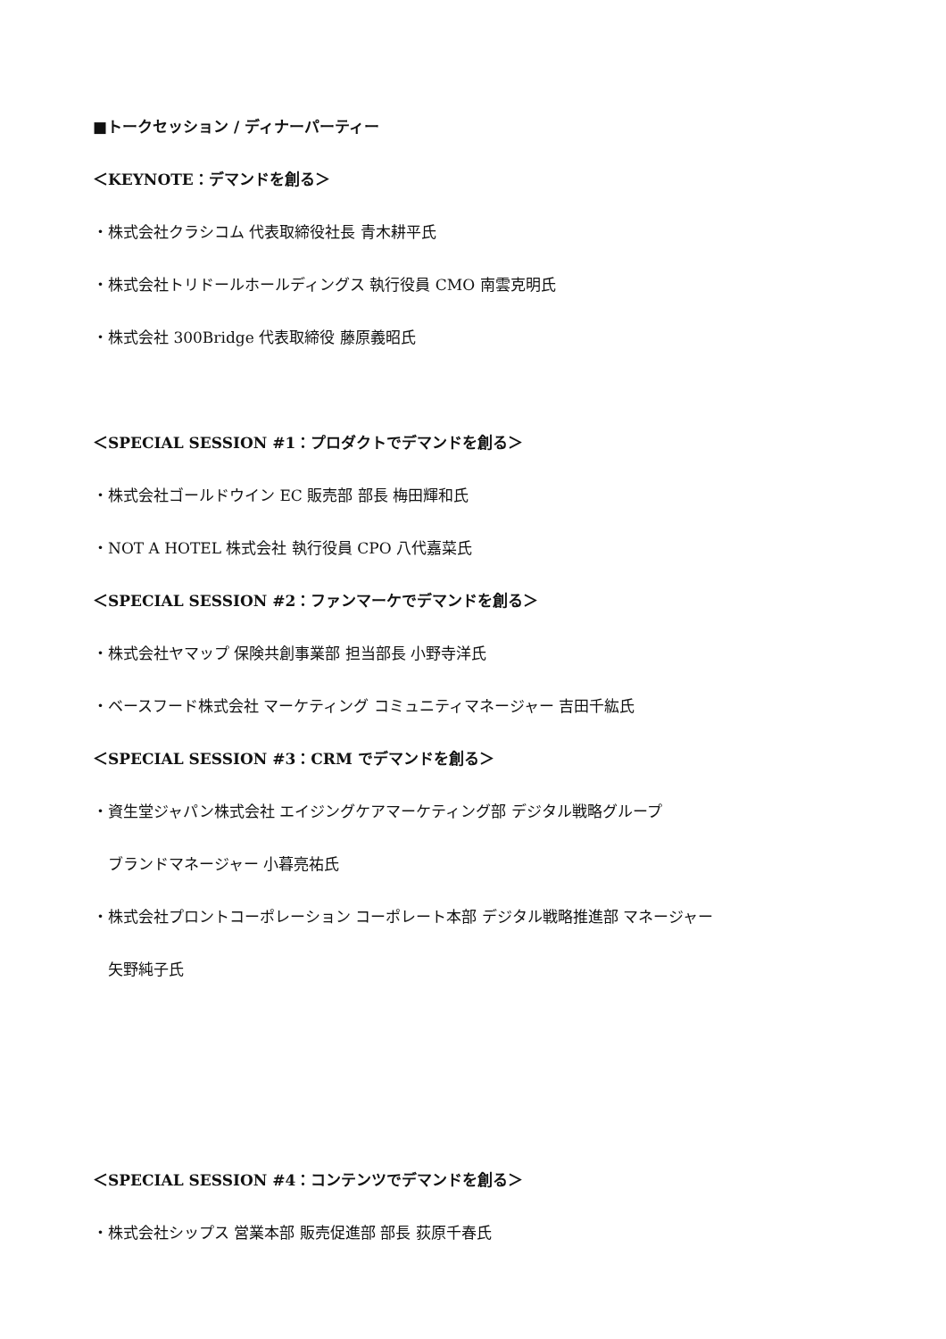■トークセッション / ディナーパーティー
＜KEYNOTE：デマンドを創る＞
・株式会社クラシコム 代表取締役社長 青木耕平氏
・株式会社トリドールホールディングス 執行役員 CMO 南雲克明氏
・株式会社 300Bridge 代表取締役 藤原義昭氏
＜SPECIAL SESSION #1：プロダクトでデマンドを創る＞
・株式会社ゴールドウイン EC 販売部 部長 梅田輝和氏
・NOT A HOTEL 株式会社 執行役員 CPO 八代嘉菜氏
＜SPECIAL SESSION #2：ファンマーケでデマンドを創る＞
・株式会社ヤマップ 保険共創事業部 担当部長 小野寺洋氏
・ベースフード株式会社 マーケティング コミュニティマネージャー 吉田千紘氏
＜SPECIAL SESSION #3：CRM でデマンドを創る＞
・資生堂ジャパン株式会社 エイジングケアマーケティング部 デジタル戦略グループ
ブランドマネージャー 小暮亮祐氏
・株式会社プロントコーポレーション コーポレート本部 デジタル戦略推進部 マネージャー
矢野純子氏
＜SPECIAL SESSION #4：コンテンツでデマンドを創る＞
・株式会社シップス 営業本部 販売促進部 部長 荻原千春氏